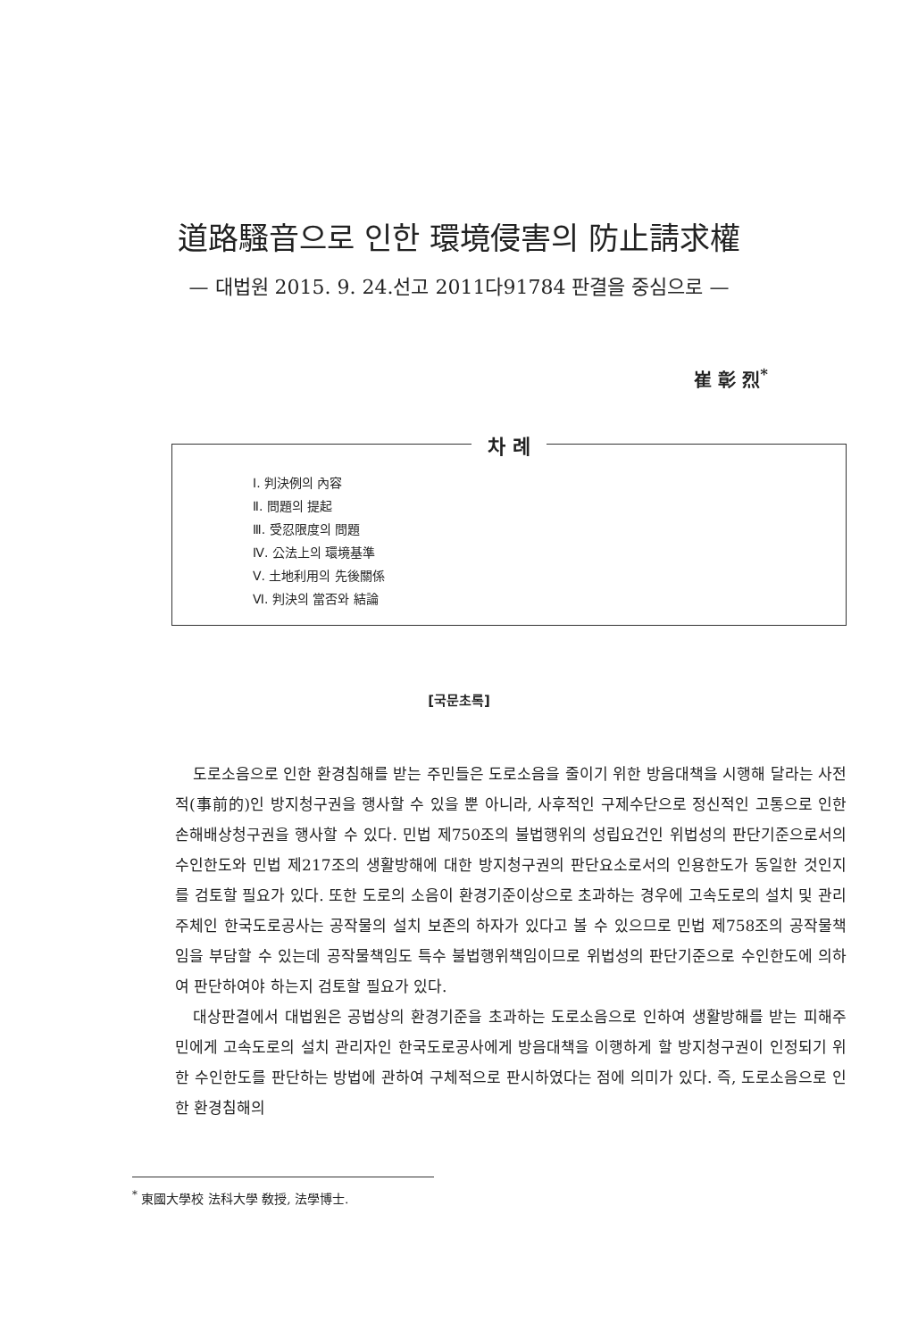道路騷音으로 인한 環境侵害의 防止請求權
— 대법원 2015. 9. 24.선고 2011다91784 판결을 중심으로 —
崔 彰 烈<sup>*</sup>
차 례
Ⅰ. 判決例의 內容
Ⅱ. 問題의 提起
Ⅲ. 受忍限度의 問題
Ⅳ. 公法上의 環境基準
Ⅴ. 土地利用의 先後關係
Ⅵ. 判決의 當否와 結論
[국문초록]
도로소음으로 인한 환경침해를 받는 주민들은 도로소음을 줄이기 위한 방음대책을 시행해 달라는 사전적(事前的)인 방지청구권을 행사할 수 있을 뿐 아니라, 사후적인 구제수단으로 정신적인 고통으로 인한 손해배상청구권을 행사할 수 있다. 민법 제750조의 불법행위의 성립요건인 위법성의 판단기준으로서의 수인한도와 민법 제217조의 생활방해에 대한 방지청구권의 판단요소로서의 인용한도가 동일한 것인지를 검토할 필요가 있다. 또한 도로의 소음이 환경기준이상으로 초과하는 경우에 고속도로의 설치 및 관리주체인 한국도로공사는 공작물의 설치 보존의 하자가 있다고 볼 수 있으므로 민법 제758조의 공작물책임을 부담할 수 있는데 공작물책임도 특수 불법행위책임이므로 위법성의 판단기준으로 수인한도에 의하여 판단하여야 하는지 검토할 필요가 있다.
대상판결에서 대법원은 공법상의 환경기준을 초과하는 도로소음으로 인하여 생활방해를 받는 피해주민에게 고속도로의 설치 관리자인 한국도로공사에게 방음대책을 이행하게 할 방지청구권이 인정되기 위한 수인한도를 판단하는 방법에 관하여 구체적으로 판시하였다는 점에 의미가 있다. 즉, 도로소음으로 인한 환경침해의
<sup>*</sup> 東國大學校 法科大學 敎授, 法學博士.